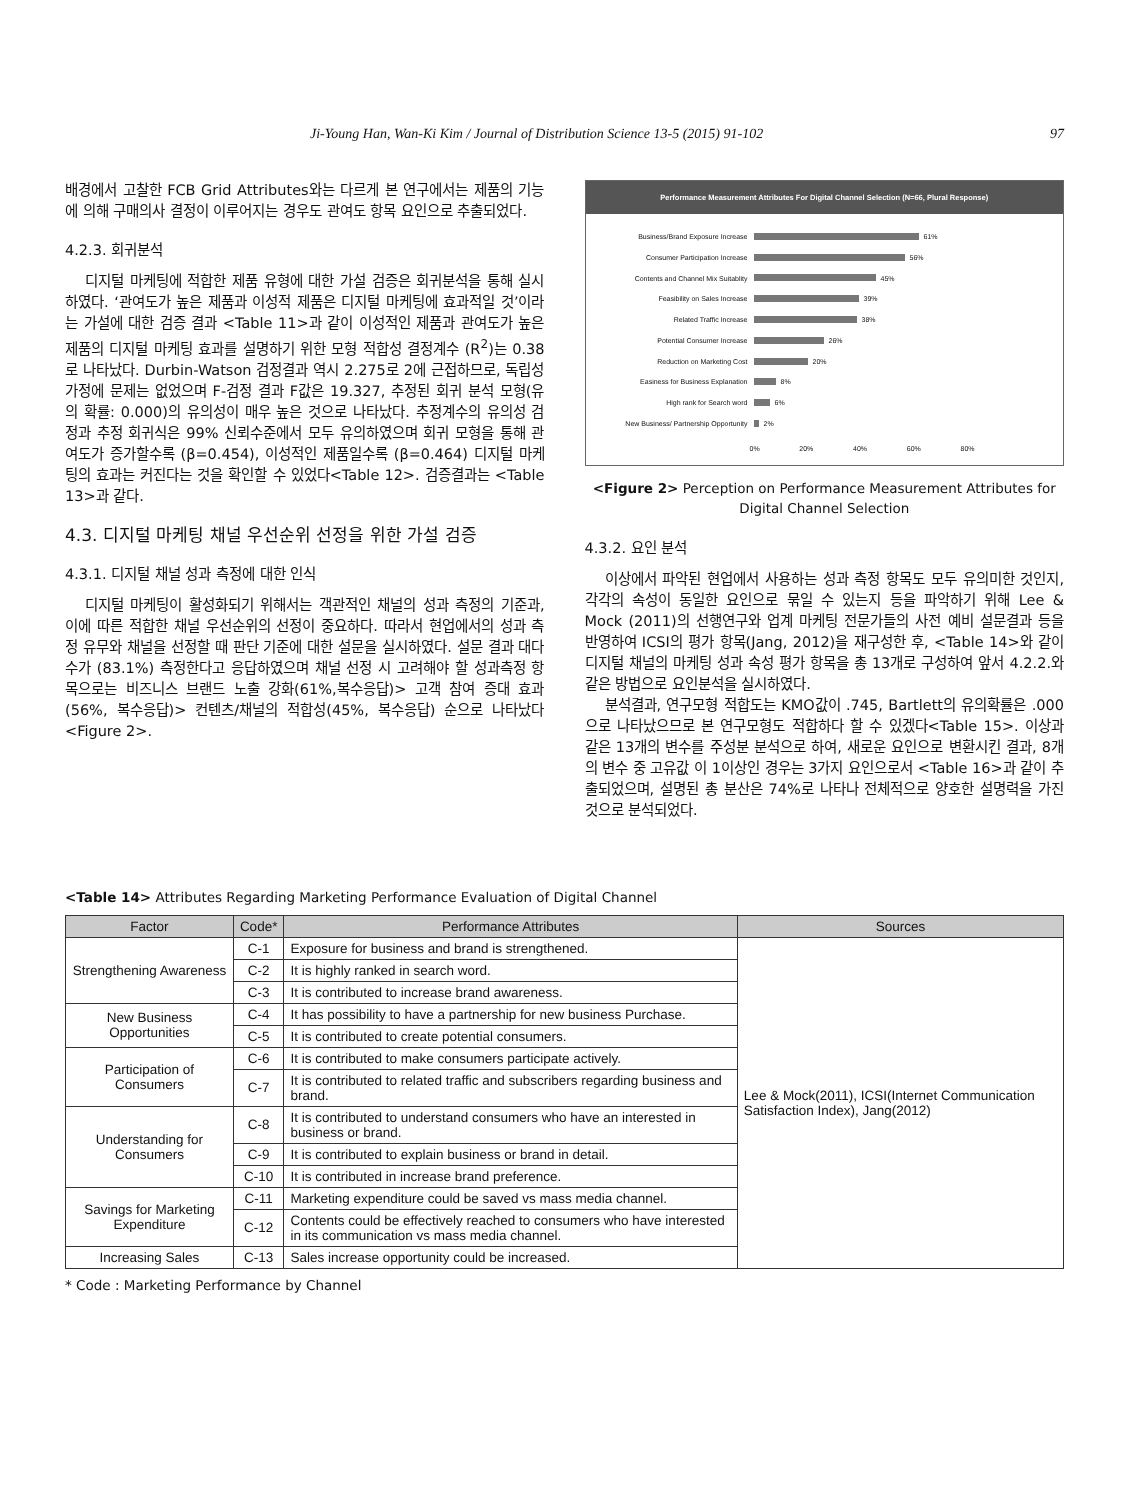Ji-Young Han, Wan-Ki Kim / Journal of Distribution Science 13-5 (2015) 91-102 97
배경에서 고찰한 FCB Grid Attributes와는 다르게 본 연구에서는 제품의 기능에 의해 구매의사 결정이 이루어지는 경우도 관여도 항목 요인으로 추출되었다.
4.2.3. 회귀분석
디지털 마케팅에 적합한 제품 유형에 대한 가설 검증은 회귀분석을 통해 실시하였다. ‘관여도가 높은 제품과 이성적 제품은 디지털 마케팅에 효과적일 것’이라는 가설에 대한 검증 결과 <Table 11>과 같이 이성적인 제품과 관여도가 높은 제품의 디지털 마케팅 효과를 설명하기 위한 모형 적합성 결정계수 (R<sup>2</sup>)는 0.38로 나타났다. Durbin-Watson 검정결과 역시 2.275로 2에 근접하므로, 독립성 가정에 문제는 없었으며 F-검정 결과 F값은 19.327, 추정된 회귀 분석 모형(유의 확률: 0.000)의 유의성이 매우 높은 것으로 나타났다. 추정계수의 유의성 검정과 추정 회귀식은 99% 신뢰수준에서 모두 유의하였으며 회귀 모형을 통해 관여도가 증가할수록 (β=0.454), 이성적인 제품일수록 (β=0.464) 디지털 마케팅의 효과는 커진다는 것을 확인할 수 있었다<Table 12>. 검증결과는 <Table 13>과 같다.
4.3. 디지털 마케팅 채널 우선순위 선정을 위한 가설 검증
4.3.1. 디지털 채널 성과 측정에 대한 인식
디지털 마케팅이 활성화되기 위해서는 객관적인 채널의 성과 측정의 기준과, 이에 따른 적합한 채널 우선순위의 선정이 중요하다. 따라서 현업에서의 성과 측정 유무와 채널을 선정할 때 판단 기준에 대한 설문을 실시하였다. 설문 결과 대다수가 (83.1%) 측정한다고 응답하였으며 채널 선정 시 고려해야 할 성과측정 항목으로는 비즈니스 브랜드 노출 강화(61%,복수응답)> 고객 참여 증대 효과 (56%, 복수응답)> 컨텐츠/채널의 적합성(45%, 복수응답) 순으로 나타났다<Figure 2>.
Performance Measurement Attributes For Digital Channel Selection (N=66, Plural Response)
Business/Brand Exposure Increase 61%
Consumer Participation Increase 56%
Contents and Channel Mix Suitablity 45%
Feasibility on Sales Increase 39%
Related Traffic Increase 38%
Potential Consumer Increase 26%
Reduction on Marketing Cost 20%
Easiness for Business Explanation 8%
High rank for Search word 6%
New Business/ Partnership Opportunity 2%
0% 20% 40% 60% 80%
<Figure 2> Perception on Performance Measurement Attributes for Digital Channel Selection
4.3.2. 요인 분석
이상에서 파악된 현업에서 사용하는 성과 측정 항목도 모두 유의미한 것인지, 각각의 속성이 동일한 요인으로 묶일 수 있는지 등을 파악하기 위해 Lee & Mock (2011)의 선행연구와 업계 마케팅 전문가들의 사전 예비 설문결과 등을 반영하여 ICSI의 평가 항목(Jang, 2012)을 재구성한 후, <Table 14>와 같이 디지털 채널의 마케팅 성과 속성 평가 항목을 총 13개로 구성하여 앞서 4.2.2.와 같은 방법으로 요인분석을 실시하였다.
분석결과, 연구모형 적합도는 KMO값이 .745, Bartlett의 유의확률은 .000으로 나타났으므로 본 연구모형도 적합하다 할 수 있겠다<Table 15>. 이상과 같은 13개의 변수를 주성분 분석으로 하여, 새로운 요인으로 변환시킨 결과, 8개의 변수 중 고유값 이 1이상인 경우는 3가지 요인으로서 <Table 16>과 같이 추출되었으며, 설명된 총 분산은 74%로 나타나 전체적으로 양호한 설명력을 가진 것으로 분석되었다.
<Table 14> Attributes Regarding Marketing Performance Evaluation of Digital Channel
| Factor | Code* | Performance Attributes | Sources |
| --- | --- | --- | --- |
| Strengthening Awareness | C-1 | Exposure for business and brand is strengthened. | Lee & Mock(2011), ICSI(Internet Communication Satisfaction Index), Jang(2012) |
| | C-2 | It is highly ranked in search word. | |
| | C-3 | It is contributed to increase brand awareness. | |
| New Business Opportunities | C-4 | It has possibility to have a partnership for new business Purchase. | |
| | C-5 | It is contributed to create potential consumers. | |
| Participation of Consumers | C-6 | It is contributed to make consumers participate actively. | |
| | C-7 | It is contributed to related traffic and subscribers regarding business and brand. | |
| Understanding for Consumers | C-8 | It is contributed to understand consumers who have an interested in business or brand. | |
| | C-9 | It is contributed to explain business or brand in detail. | |
| | C-10 | It is contributed in increase brand preference. | |
| Savings for Marketing Expenditure | C-11 | Marketing expenditure could be saved vs mass media channel. | |
| | C-12 | Contents could be effectively reached to consumers who have interested in its communication vs mass media channel. | |
| Increasing Sales | C-13 | Sales increase opportunity could be increased. | |
* Code : Marketing Performance by Channel